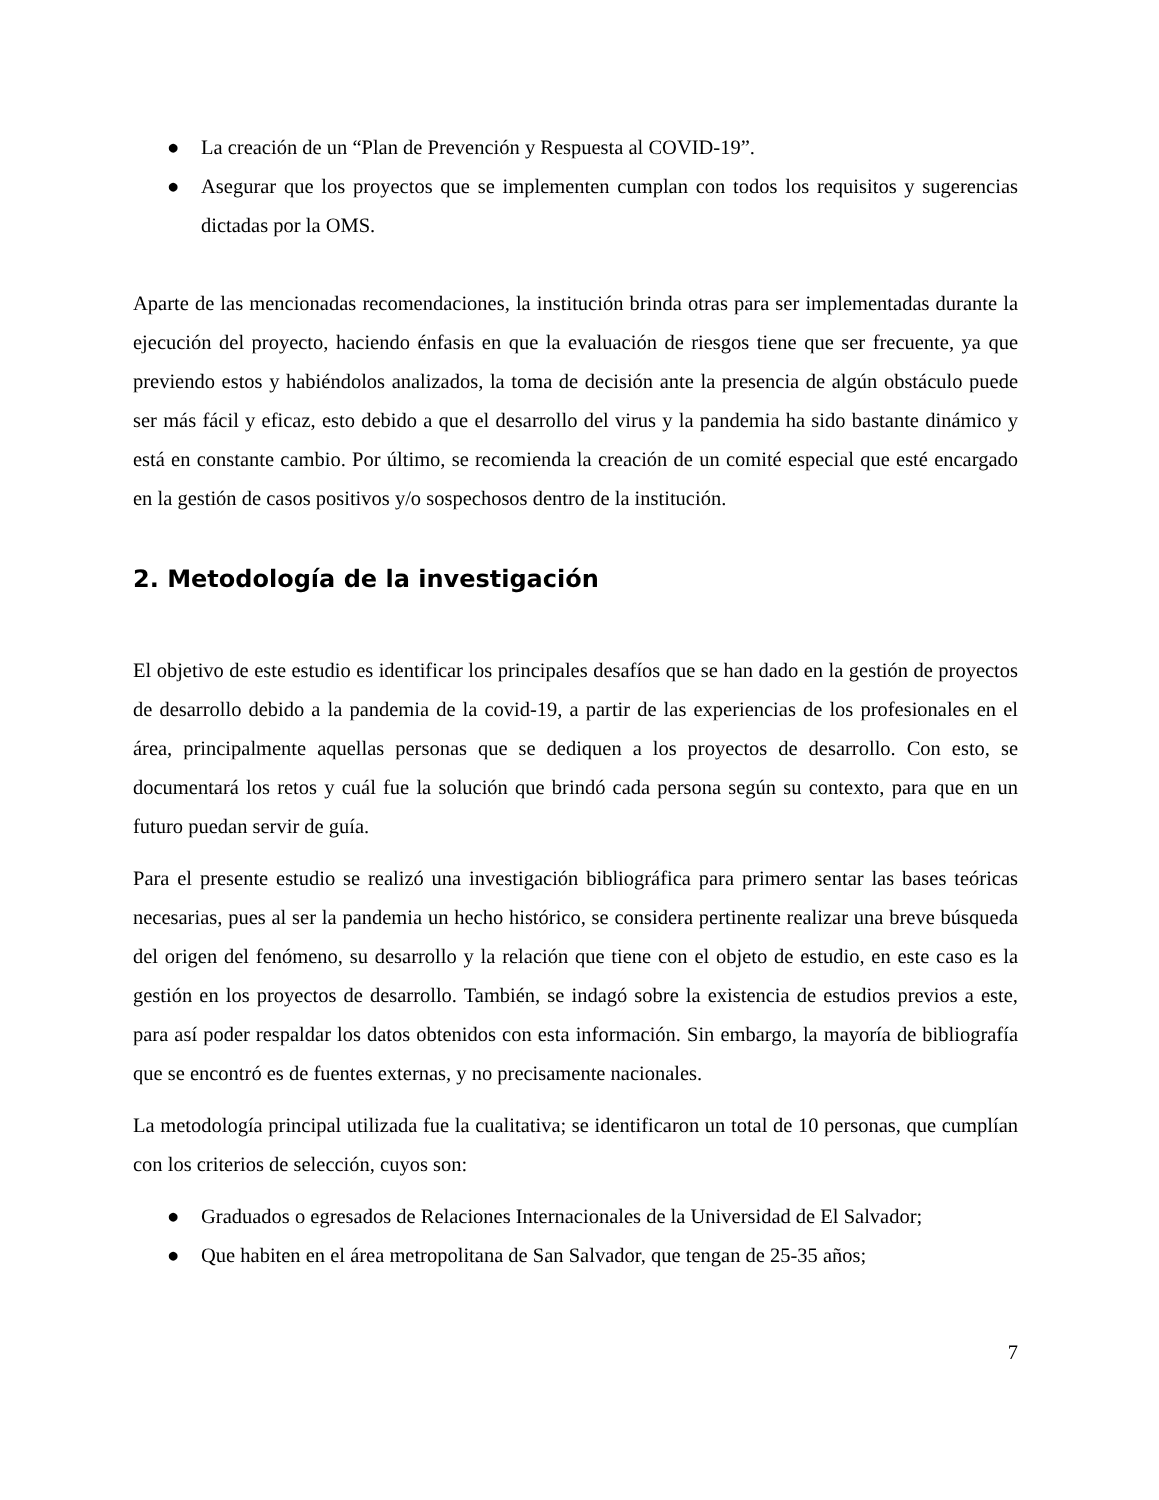● La creación de un “Plan de Prevención y Respuesta al COVID-19”.
● Asegurar que los proyectos que se implementen cumplan con todos los requisitos y sugerencias dictadas por la OMS.
Aparte de las mencionadas recomendaciones, la institución brinda otras para ser implementadas durante la ejecución del proyecto, haciendo énfasis en que la evaluación de riesgos tiene que ser frecuente, ya que previendo estos y habiéndolos analizados, la toma de decisión ante la presencia de algún obstáculo puede ser más fácil y eficaz, esto debido a que el desarrollo del virus y la pandemia ha sido bastante dinámico y está en constante cambio. Por último, se recomienda la creación de un comité especial que esté encargado en la gestión de casos positivos y/o sospechosos dentro de la institución.
2. Metodología de la investigación
El objetivo de este estudio es identificar los principales desafíos que se han dado en la gestión de proyectos de desarrollo debido a la pandemia de la covid-19, a partir de las experiencias de los profesionales en el área, principalmente aquellas personas que se dediquen a los proyectos de desarrollo. Con esto, se documentará los retos y cuál fue la solución que brindó cada persona según su contexto, para que en un futuro puedan servir de guía.
Para el presente estudio se realizó una investigación bibliográfica para primero sentar las bases teóricas necesarias, pues al ser la pandemia un hecho histórico, se considera pertinente realizar una breve búsqueda del origen del fenómeno, su desarrollo y la relación que tiene con el objeto de estudio, en este caso es la gestión en los proyectos de desarrollo. También, se indagó sobre la existencia de estudios previos a este, para así poder respaldar los datos obtenidos con esta información. Sin embargo, la mayoría de bibliografía que se encontró es de fuentes externas, y no precisamente nacionales.
La metodología principal utilizada fue la cualitativa; se identificaron un total de 10 personas, que cumplían con los criterios de selección, cuyos son:
● Graduados o egresados de Relaciones Internacionales de la Universidad de El Salvador;
● Que habiten en el área metropolitana de San Salvador, que tengan de 25-35 años;
7